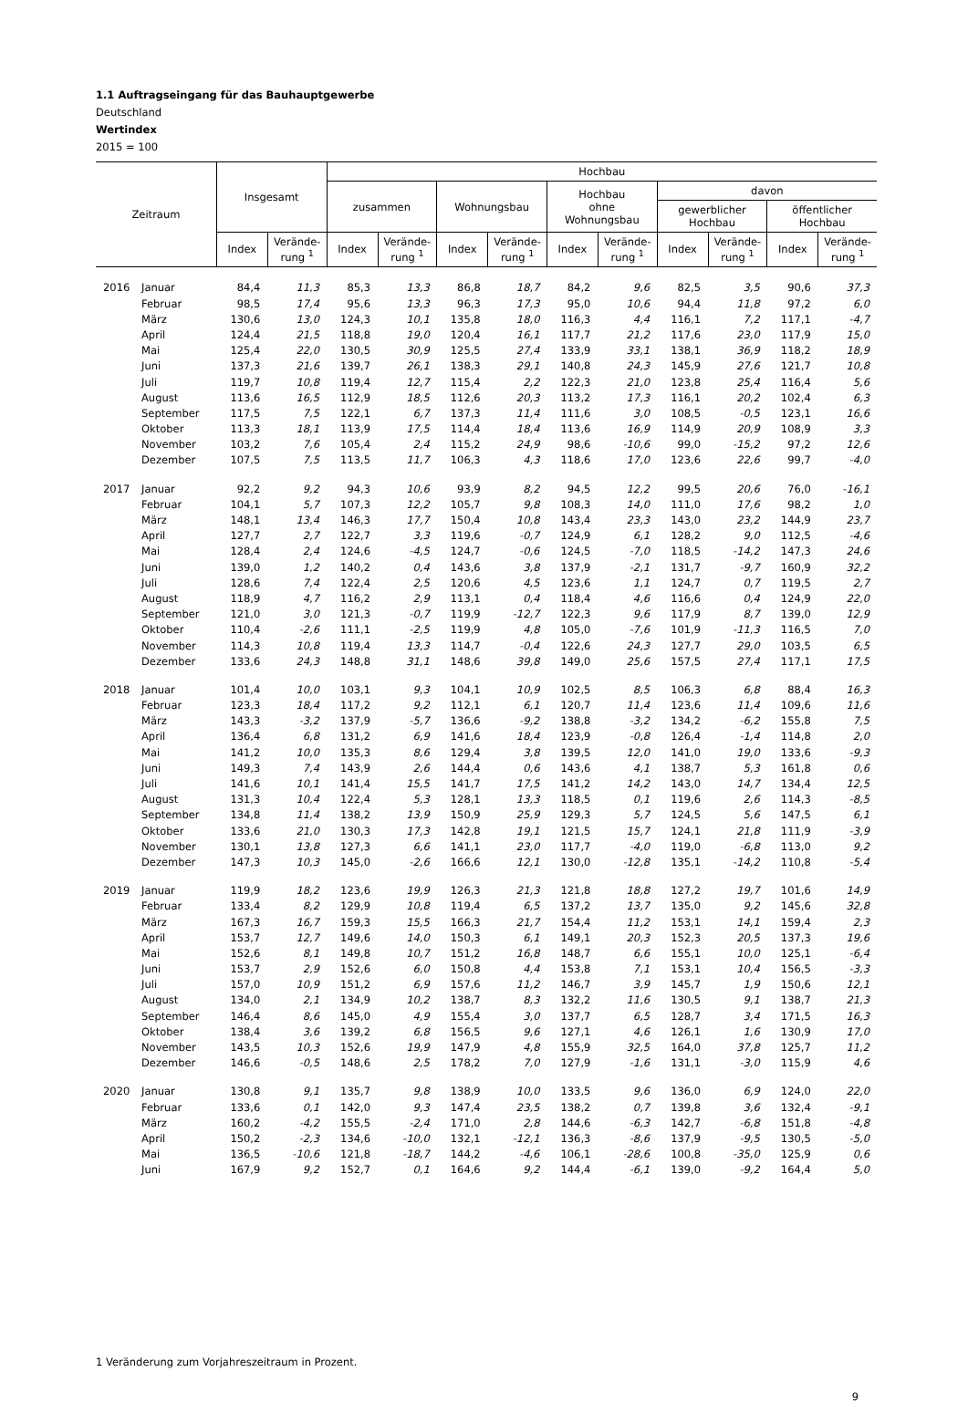1.1 Auftragseingang für das Bauhauptgewerbe
Deutschland
Wertindex
2015 = 100
| Zeitraum | | Insgesamt | | Hochbau | | | | | | | | | |
| --- | --- | --- | --- | --- | --- | --- | --- | --- | --- | --- | --- | --- | --- |
| | | | | zusammen | | Wohnungsbau | | Hochbau ohne Wohnungsbau | | davon | | | |
| | | | | | | | | | | gewerblicher Hochbau | | öffentlicher Hochbau | |
| | | Index | Verände- rung <sup>1</sup> | Index | Verände- rung <sup>1</sup> | Index | Verände- rung <sup>1</sup> | Index | Verände- rung <sup>1</sup> | Index | Verände- rung <sup>1</sup> | Index | Verände- rung <sup>1</sup> |
| 2016 | Januar | 84,4 | 11,3 | 85,3 | 13,3 | 86,8 | 18,7 | 84,2 | 9,6 | 82,5 | 3,5 | 90,6 | 37,3 |
| | Februar | 98,5 | 17,4 | 95,6 | 13,3 | 96,3 | 17,3 | 95,0 | 10,6 | 94,4 | 11,8 | 97,2 | 6,0 |
| | März | 130,6 | 13,0 | 124,3 | 10,1 | 135,8 | 18,0 | 116,3 | 4,4 | 116,1 | 7,2 | 117,1 | -4,7 |
| | April | 124,4 | 21,5 | 118,8 | 19,0 | 120,4 | 16,1 | 117,7 | 21,2 | 117,6 | 23,0 | 117,9 | 15,0 |
| | Mai | 125,4 | 22,0 | 130,5 | 30,9 | 125,5 | 27,4 | 133,9 | 33,1 | 138,1 | 36,9 | 118,2 | 18,9 |
| | Juni | 137,3 | 21,6 | 139,7 | 26,1 | 138,3 | 29,1 | 140,8 | 24,3 | 145,9 | 27,6 | 121,7 | 10,8 |
| | Juli | 119,7 | 10,8 | 119,4 | 12,7 | 115,4 | 2,2 | 122,3 | 21,0 | 123,8 | 25,4 | 116,4 | 5,6 |
| | August | 113,6 | 16,5 | 112,9 | 18,5 | 112,6 | 20,3 | 113,2 | 17,3 | 116,1 | 20,2 | 102,4 | 6,3 |
| | September | 117,5 | 7,5 | 122,1 | 6,7 | 137,3 | 11,4 | 111,6 | 3,0 | 108,5 | -0,5 | 123,1 | 16,6 |
| | Oktober | 113,3 | 18,1 | 113,9 | 17,5 | 114,4 | 18,4 | 113,6 | 16,9 | 114,9 | 20,9 | 108,9 | 3,3 |
| | November | 103,2 | 7,6 | 105,4 | 2,4 | 115,2 | 24,9 | 98,6 | -10,6 | 99,0 | -15,2 | 97,2 | 12,6 |
| | Dezember | 107,5 | 7,5 | 113,5 | 11,7 | 106,3 | 4,3 | 118,6 | 17,0 | 123,6 | 22,6 | 99,7 | -4,0 |
| 2017 | Januar | 92,2 | 9,2 | 94,3 | 10,6 | 93,9 | 8,2 | 94,5 | 12,2 | 99,5 | 20,6 | 76,0 | -16,1 |
| | Februar | 104,1 | 5,7 | 107,3 | 12,2 | 105,7 | 9,8 | 108,3 | 14,0 | 111,0 | 17,6 | 98,2 | 1,0 |
| | März | 148,1 | 13,4 | 146,3 | 17,7 | 150,4 | 10,8 | 143,4 | 23,3 | 143,0 | 23,2 | 144,9 | 23,7 |
| | April | 127,7 | 2,7 | 122,7 | 3,3 | 119,6 | -0,7 | 124,9 | 6,1 | 128,2 | 9,0 | 112,5 | -4,6 |
| | Mai | 128,4 | 2,4 | 124,6 | -4,5 | 124,7 | -0,6 | 124,5 | -7,0 | 118,5 | -14,2 | 147,3 | 24,6 |
| | Juni | 139,0 | 1,2 | 140,2 | 0,4 | 143,6 | 3,8 | 137,9 | -2,1 | 131,7 | -9,7 | 160,9 | 32,2 |
| | Juli | 128,6 | 7,4 | 122,4 | 2,5 | 120,6 | 4,5 | 123,6 | 1,1 | 124,7 | 0,7 | 119,5 | 2,7 |
| | August | 118,9 | 4,7 | 116,2 | 2,9 | 113,1 | 0,4 | 118,4 | 4,6 | 116,6 | 0,4 | 124,9 | 22,0 |
| | September | 121,0 | 3,0 | 121,3 | -0,7 | 119,9 | -12,7 | 122,3 | 9,6 | 117,9 | 8,7 | 139,0 | 12,9 |
| | Oktober | 110,4 | -2,6 | 111,1 | -2,5 | 119,9 | 4,8 | 105,0 | -7,6 | 101,9 | -11,3 | 116,5 | 7,0 |
| | November | 114,3 | 10,8 | 119,4 | 13,3 | 114,7 | -0,4 | 122,6 | 24,3 | 127,7 | 29,0 | 103,5 | 6,5 |
| | Dezember | 133,6 | 24,3 | 148,8 | 31,1 | 148,6 | 39,8 | 149,0 | 25,6 | 157,5 | 27,4 | 117,1 | 17,5 |
| 2018 | Januar | 101,4 | 10,0 | 103,1 | 9,3 | 104,1 | 10,9 | 102,5 | 8,5 | 106,3 | 6,8 | 88,4 | 16,3 |
| | Februar | 123,3 | 18,4 | 117,2 | 9,2 | 112,1 | 6,1 | 120,7 | 11,4 | 123,6 | 11,4 | 109,6 | 11,6 |
| | März | 143,3 | -3,2 | 137,9 | -5,7 | 136,6 | -9,2 | 138,8 | -3,2 | 134,2 | -6,2 | 155,8 | 7,5 |
| | April | 136,4 | 6,8 | 131,2 | 6,9 | 141,6 | 18,4 | 123,9 | -0,8 | 126,4 | -1,4 | 114,8 | 2,0 |
| | Mai | 141,2 | 10,0 | 135,3 | 8,6 | 129,4 | 3,8 | 139,5 | 12,0 | 141,0 | 19,0 | 133,6 | -9,3 |
| | Juni | 149,3 | 7,4 | 143,9 | 2,6 | 144,4 | 0,6 | 143,6 | 4,1 | 138,7 | 5,3 | 161,8 | 0,6 |
| | Juli | 141,6 | 10,1 | 141,4 | 15,5 | 141,7 | 17,5 | 141,2 | 14,2 | 143,0 | 14,7 | 134,4 | 12,5 |
| | August | 131,3 | 10,4 | 122,4 | 5,3 | 128,1 | 13,3 | 118,5 | 0,1 | 119,6 | 2,6 | 114,3 | -8,5 |
| | September | 134,8 | 11,4 | 138,2 | 13,9 | 150,9 | 25,9 | 129,3 | 5,7 | 124,5 | 5,6 | 147,5 | 6,1 |
| | Oktober | 133,6 | 21,0 | 130,3 | 17,3 | 142,8 | 19,1 | 121,5 | 15,7 | 124,1 | 21,8 | 111,9 | -3,9 |
| | November | 130,1 | 13,8 | 127,3 | 6,6 | 141,1 | 23,0 | 117,7 | -4,0 | 119,0 | -6,8 | 113,0 | 9,2 |
| | Dezember | 147,3 | 10,3 | 145,0 | -2,6 | 166,6 | 12,1 | 130,0 | -12,8 | 135,1 | -14,2 | 110,8 | -5,4 |
| 2019 | Januar | 119,9 | 18,2 | 123,6 | 19,9 | 126,3 | 21,3 | 121,8 | 18,8 | 127,2 | 19,7 | 101,6 | 14,9 |
| | Februar | 133,4 | 8,2 | 129,9 | 10,8 | 119,4 | 6,5 | 137,2 | 13,7 | 135,0 | 9,2 | 145,6 | 32,8 |
| | März | 167,3 | 16,7 | 159,3 | 15,5 | 166,3 | 21,7 | 154,4 | 11,2 | 153,1 | 14,1 | 159,4 | 2,3 |
| | April | 153,7 | 12,7 | 149,6 | 14,0 | 150,3 | 6,1 | 149,1 | 20,3 | 152,3 | 20,5 | 137,3 | 19,6 |
| | Mai | 152,6 | 8,1 | 149,8 | 10,7 | 151,2 | 16,8 | 148,7 | 6,6 | 155,1 | 10,0 | 125,1 | -6,4 |
| | Juni | 153,7 | 2,9 | 152,6 | 6,0 | 150,8 | 4,4 | 153,8 | 7,1 | 153,1 | 10,4 | 156,5 | -3,3 |
| | Juli | 157,0 | 10,9 | 151,2 | 6,9 | 157,6 | 11,2 | 146,7 | 3,9 | 145,7 | 1,9 | 150,6 | 12,1 |
| | August | 134,0 | 2,1 | 134,9 | 10,2 | 138,7 | 8,3 | 132,2 | 11,6 | 130,5 | 9,1 | 138,7 | 21,3 |
| | September | 146,4 | 8,6 | 145,0 | 4,9 | 155,4 | 3,0 | 137,7 | 6,5 | 128,7 | 3,4 | 171,5 | 16,3 |
| | Oktober | 138,4 | 3,6 | 139,2 | 6,8 | 156,5 | 9,6 | 127,1 | 4,6 | 126,1 | 1,6 | 130,9 | 17,0 |
| | November | 143,5 | 10,3 | 152,6 | 19,9 | 147,9 | 4,8 | 155,9 | 32,5 | 164,0 | 37,8 | 125,7 | 11,2 |
| | Dezember | 146,6 | -0,5 | 148,6 | 2,5 | 178,2 | 7,0 | 127,9 | -1,6 | 131,1 | -3,0 | 115,9 | 4,6 |
| 2020 | Januar | 130,8 | 9,1 | 135,7 | 9,8 | 138,9 | 10,0 | 133,5 | 9,6 | 136,0 | 6,9 | 124,0 | 22,0 |
| | Februar | 133,6 | 0,1 | 142,0 | 9,3 | 147,4 | 23,5 | 138,2 | 0,7 | 139,8 | 3,6 | 132,4 | -9,1 |
| | März | 160,2 | -4,2 | 155,5 | -2,4 | 171,0 | 2,8 | 144,6 | -6,3 | 142,7 | -6,8 | 151,8 | -4,8 |
| | April | 150,2 | -2,3 | 134,6 | -10,0 | 132,1 | -12,1 | 136,3 | -8,6 | 137,9 | -9,5 | 130,5 | -5,0 |
| | Mai | 136,5 | -10,6 | 121,8 | -18,7 | 144,2 | -4,6 | 106,1 | -28,6 | 100,8 | -35,0 | 125,9 | 0,6 |
| | Juni | 167,9 | 9,2 | 152,7 | 0,1 | 164,6 | 9,2 | 144,4 | -6,1 | 139,0 | -9,2 | 164,4 | 5,0 |
1 Veränderung zum Vorjahreszeitraum in Prozent.
9